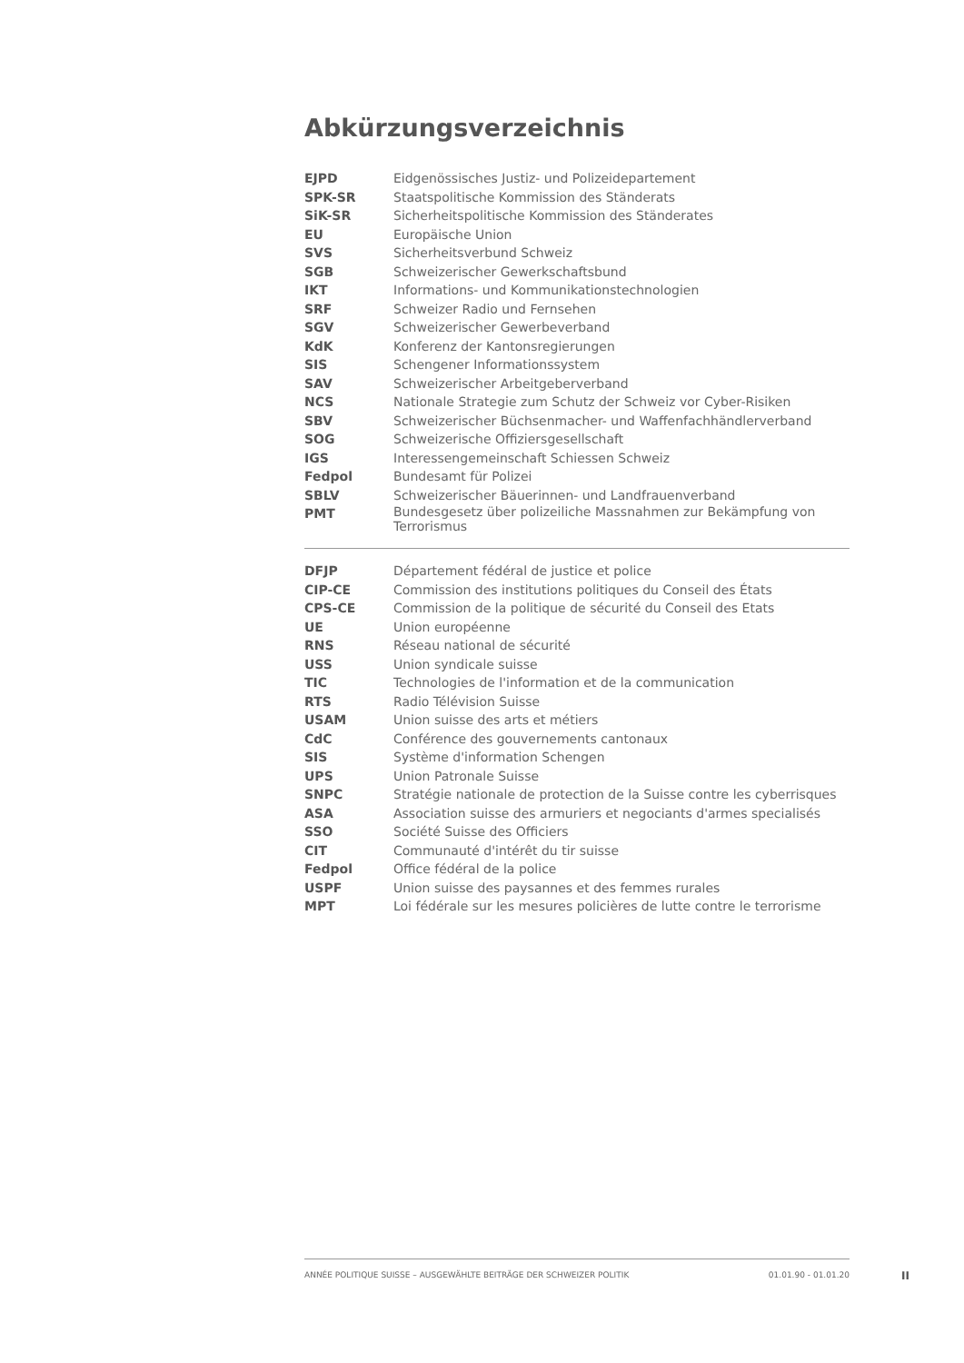Abkürzungsverzeichnis
| EJPD | Eidgenössisches Justiz- und Polizeidepartement |
| SPK-SR | Staatspolitische Kommission des Ständerats |
| SiK-SR | Sicherheitspolitische Kommission des Ständerates |
| EU | Europäische Union |
| SVS | Sicherheitsverbund Schweiz |
| SGB | Schweizerischer Gewerkschaftsbund |
| IKT | Informations- und Kommunikationstechnologien |
| SRF | Schweizer Radio und Fernsehen |
| SGV | Schweizerischer Gewerbeverband |
| KdK | Konferenz der Kantonsregierungen |
| SIS | Schengener Informationssystem |
| SAV | Schweizerischer Arbeitgeberverband |
| NCS | Nationale Strategie zum Schutz der Schweiz vor Cyber-Risiken |
| SBV | Schweizerischer Büchsenmacher- und Waffenfachhändlerverband |
| SOG | Schweizerische Offiziersgesellschaft |
| IGS | Interessengemeinschaft Schiessen Schweiz |
| Fedpol | Bundesamt für Polizei |
| SBLV | Schweizerischer Bäuerinnen- und Landfrauenverband |
| PMT | Bundesgesetz über polizeiliche Massnahmen zur Bekämpfung von Terrorismus |
| DFJP | Département fédéral de justice et police |
| CIP-CE | Commission des institutions politiques du Conseil des États |
| CPS-CE | Commission de la politique de sécurité du Conseil des Etats |
| UE | Union européenne |
| RNS | Réseau national de sécurité |
| USS | Union syndicale suisse |
| TIC | Technologies de l'information et de la communication |
| RTS | Radio Télévision Suisse |
| USAM | Union suisse des arts et métiers |
| CdC | Conférence des gouvernements cantonaux |
| SIS | Système d'information Schengen |
| UPS | Union Patronale Suisse |
| SNPC | Stratégie nationale de protection de la Suisse contre les cyberrisques |
| ASA | Association suisse des armuriers et negociants d'armes specialisés |
| SSO | Société Suisse des Officiers |
| CIT | Communauté d'intérêt du tir suisse |
| Fedpol | Office fédéral de la police |
| USPF | Union suisse des paysannes et des femmes rurales |
| MPT | Loi fédérale sur les mesures policières de lutte contre le terrorisme |
ANNÉE POLITIQUE SUISSE – AUSGEWÄHLTE BEITRÄGE DER SCHWEIZER POLITIK 01.01.90 - 01.01.20
II